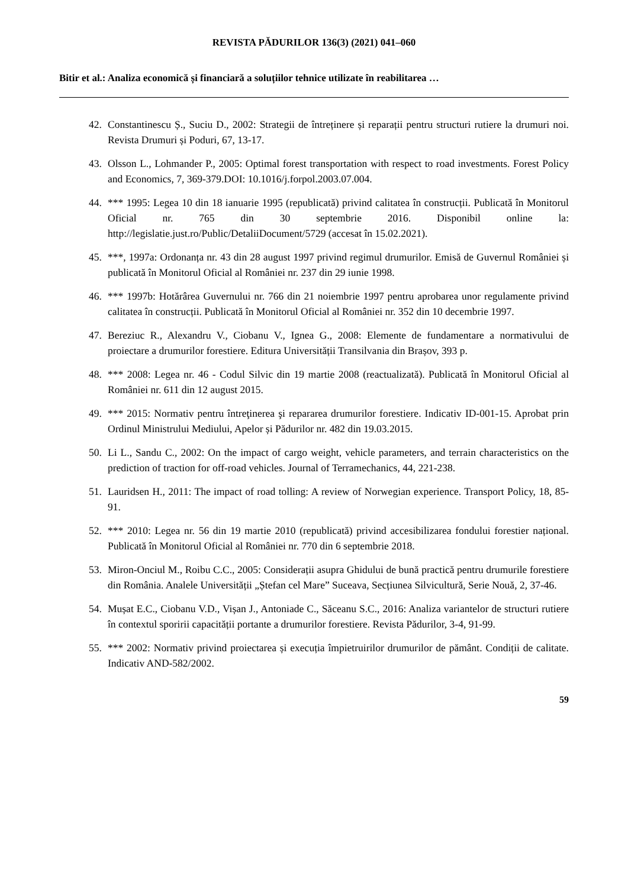REVISTA PĂDURILOR 136(3) (2021) 041–060
Bitir et al.: Analiza economică și financiară a soluțiilor tehnice utilizate în reabilitarea …
42. Constantinescu Ș., Suciu D., 2002: Strategii de întreținere și reparații pentru structuri rutiere la drumuri noi. Revista Drumuri și Poduri, 67, 13-17.
43. Olsson L., Lohmander P., 2005: Optimal forest transportation with respect to road investments. Forest Policy and Economics, 7, 369-379.DOI: 10.1016/j.forpol.2003.07.004.
44. *** 1995: Legea 10 din 18 ianuarie 1995 (republicată) privind calitatea în construcții. Publicată în Monitorul Oficial nr. 765 din 30 septembrie 2016. Disponibil online la: http://legislatie.just.ro/Public/DetaliiDocument/5729 (accesat în 15.02.2021).
45. ***, 1997a: Ordonanța nr. 43 din 28 august 1997 privind regimul drumurilor. Emisă de Guvernul României și publicată în Monitorul Oficial al României nr. 237 din 29 iunie 1998.
46. *** 1997b: Hotărârea Guvernului nr. 766 din 21 noiembrie 1997 pentru aprobarea unor regulamente privind calitatea în construcții. Publicată în Monitorul Oficial al României nr. 352 din 10 decembrie 1997.
47. Bereziuc R., Alexandru V., Ciobanu V., Ignea G., 2008: Elemente de fundamentare a normativului de proiectare a drumurilor forestiere. Editura Universității Transilvania din Brașov, 393 p.
48. *** 2008: Legea nr. 46 - Codul Silvic din 19 martie 2008 (reactualizată). Publicată în Monitorul Oficial al României nr. 611 din 12 august 2015.
49. *** 2015: Normativ pentru întreţinerea şi repararea drumurilor forestiere. Indicativ ID-001-15. Aprobat prin Ordinul Ministrului Mediului, Apelor și Pădurilor nr. 482 din 19.03.2015.
50. Li L., Sandu C., 2002: On the impact of cargo weight, vehicle parameters, and terrain characteristics on the prediction of traction for off-road vehicles. Journal of Terramechanics, 44, 221-238.
51. Lauridsen H., 2011: The impact of road tolling: A review of Norwegian experience. Transport Policy, 18, 85-91.
52. *** 2010: Legea nr. 56 din 19 martie 2010 (republicată) privind accesibilizarea fondului forestier național. Publicată în Monitorul Oficial al României nr. 770 din 6 septembrie 2018.
53. Miron-Onciul M., Roibu C.C., 2005: Considerații asupra Ghidului de bună practică pentru drumurile forestiere din România. Analele Universității „Ștefan cel Mare” Suceava, Secțiunea Silvicultură, Serie Nouă, 2, 37-46.
54. Mușat E.C., Ciobanu V.D., Vișan J., Antoniade C., Săceanu S.C., 2016: Analiza variantelor de structuri rutiere în contextul sporirii capacității portante a drumurilor forestiere. Revista Pădurilor, 3-4, 91-99.
55. *** 2002: Normativ privind proiectarea și execuția împietruirilor drumurilor de pământ. Condiții de calitate. Indicativ AND-582/2002.
59